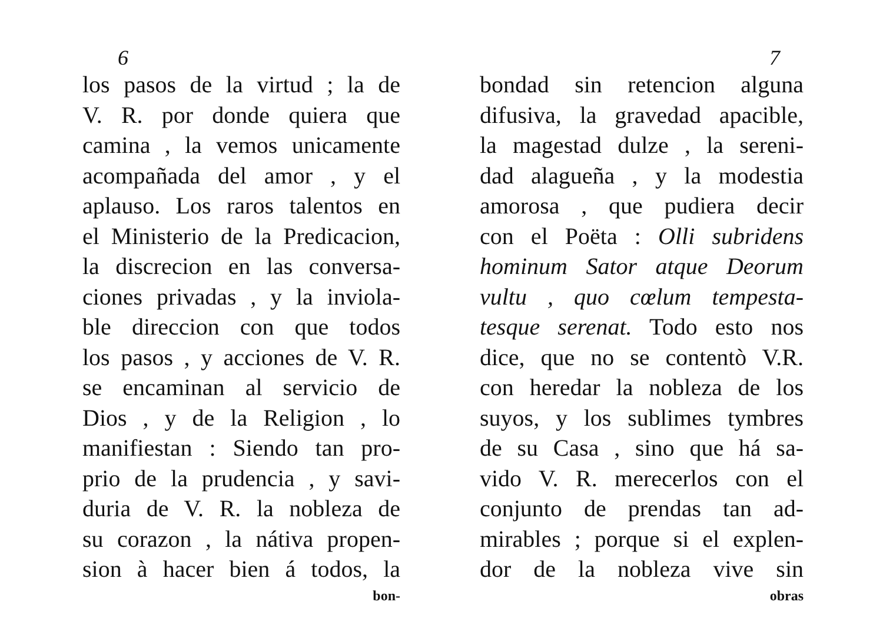6
los pasos de la virtud ; la de
V. R. por donde quiera que
camina , la vemos unicamente
acompañada del amor , y el
aplauso. Los raros talentos en
el Ministerio de la Predicacion,
la discrecion en las conversa-
ciones privadas , y la inviola-
ble direccion con que todos
los pasos , y acciones de V. R.
se encaminan al servicio de
Dios , y de la Religion , lo
manifiestan : Siendo tan pro-
prio de la prudencia , y savi-
duria de V. R. la nobleza de
su corazon , la nátiva propen-
sion à hacer bien á todos, la
bon-
7
bondad sin retencion alguna
difusiva, la gravedad apacible,
la magestad dulze , la sereni-
dad alagueña , y la modestia
amorosa , que pudiera decir
con el Poëta : Olli subridens
hominum Sator atque Deorum
vultu , quo cœlum tempesta-
tesque serenat. Todo esto nos
dice, que no se contentò V.R.
con heredar la nobleza de los
suyos, y los sublimes tymbres
de su Casa , sino que há sa-
vido V. R. merecerlos con el
conjunto de prendas tan ad-
mirables ; porque si el explen-
dor de la nobleza vive sin
obras